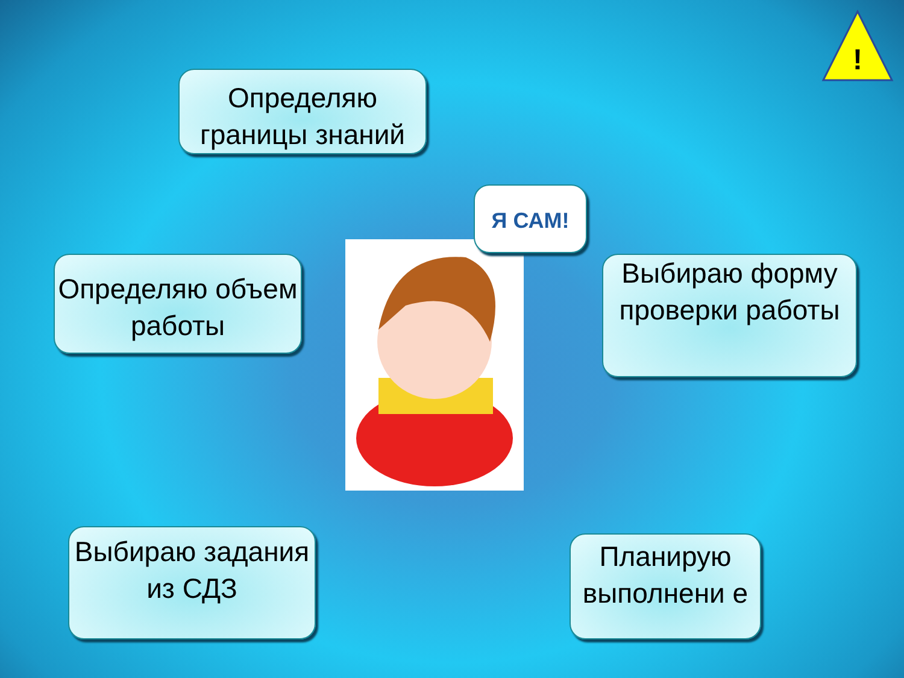!
Определяю границы знаний
Определяю объем работы
Я САМ!
Выбираю форму проверки работы
Выбираю задания из СДЗ
Планирую выполнени е